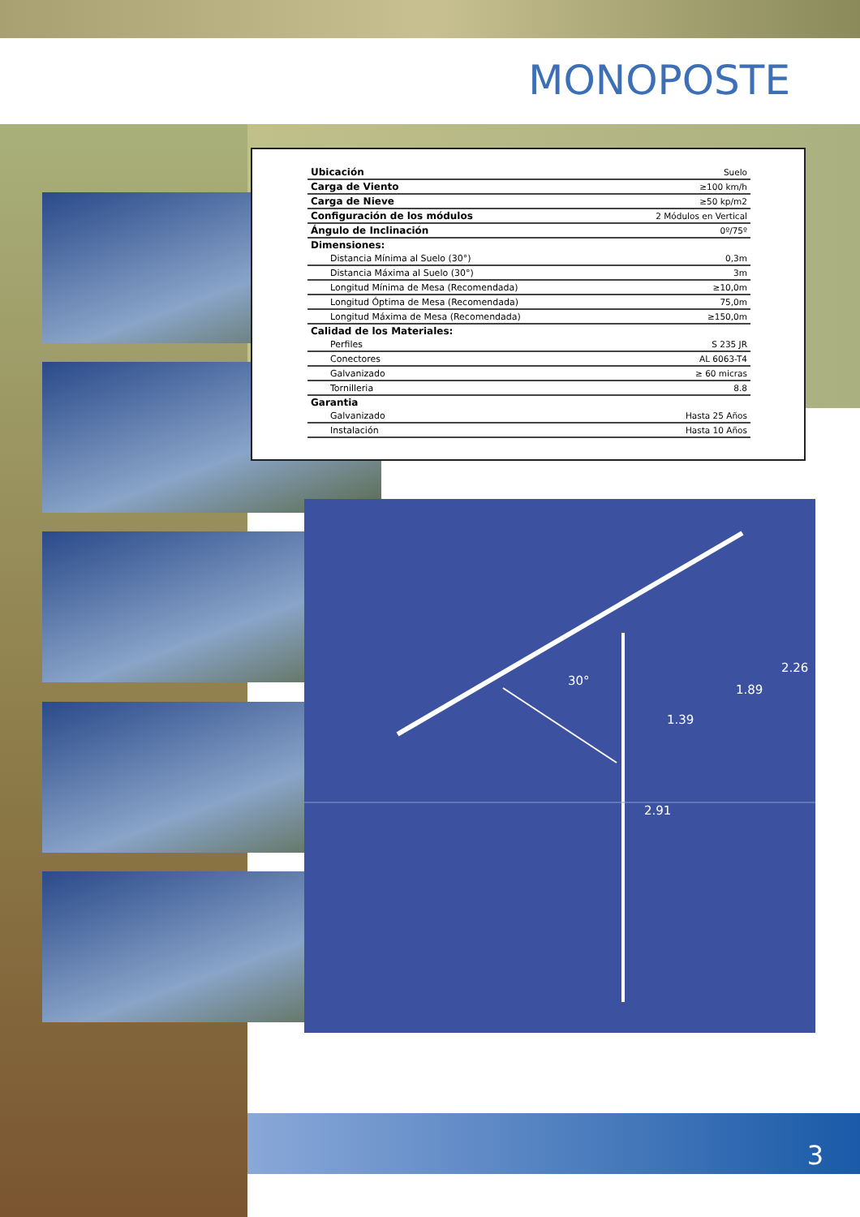MONOPOSTE
30°
1.39
1.89
2.26
2.91
| Ubicación | Suelo |
| Carga de Viento | ≥100 km/h |
| Carga de Nieve | ≥50 kp/m2 |
| Configuración de los módulos | 2 Módulos en Vertical |
| Ángulo de Inclinación | 0º/75º |
| Dimensiones: | |
| Distancia Mínima al Suelo (30°) | 0,3m |
| Distancia Máxima al Suelo (30°) | 3m |
| Longitud Mínima de Mesa (Recomendada) | ≥10,0m |
| Longitud Óptima de Mesa (Recomendada) | 75,0m |
| Longitud Máxima de Mesa (Recomendada) | ≥150,0m |
| Calidad de los Materiales: | |
| Perfiles | S 235 JR |
| Conectores | AL 6063-T4 |
| Galvanizado | ≥ 60 micras |
| Tornilleria | 8.8 |
| Garantia | |
| Galvanizado | Hasta 25 Años |
| Instalación | Hasta 10 Años |
3